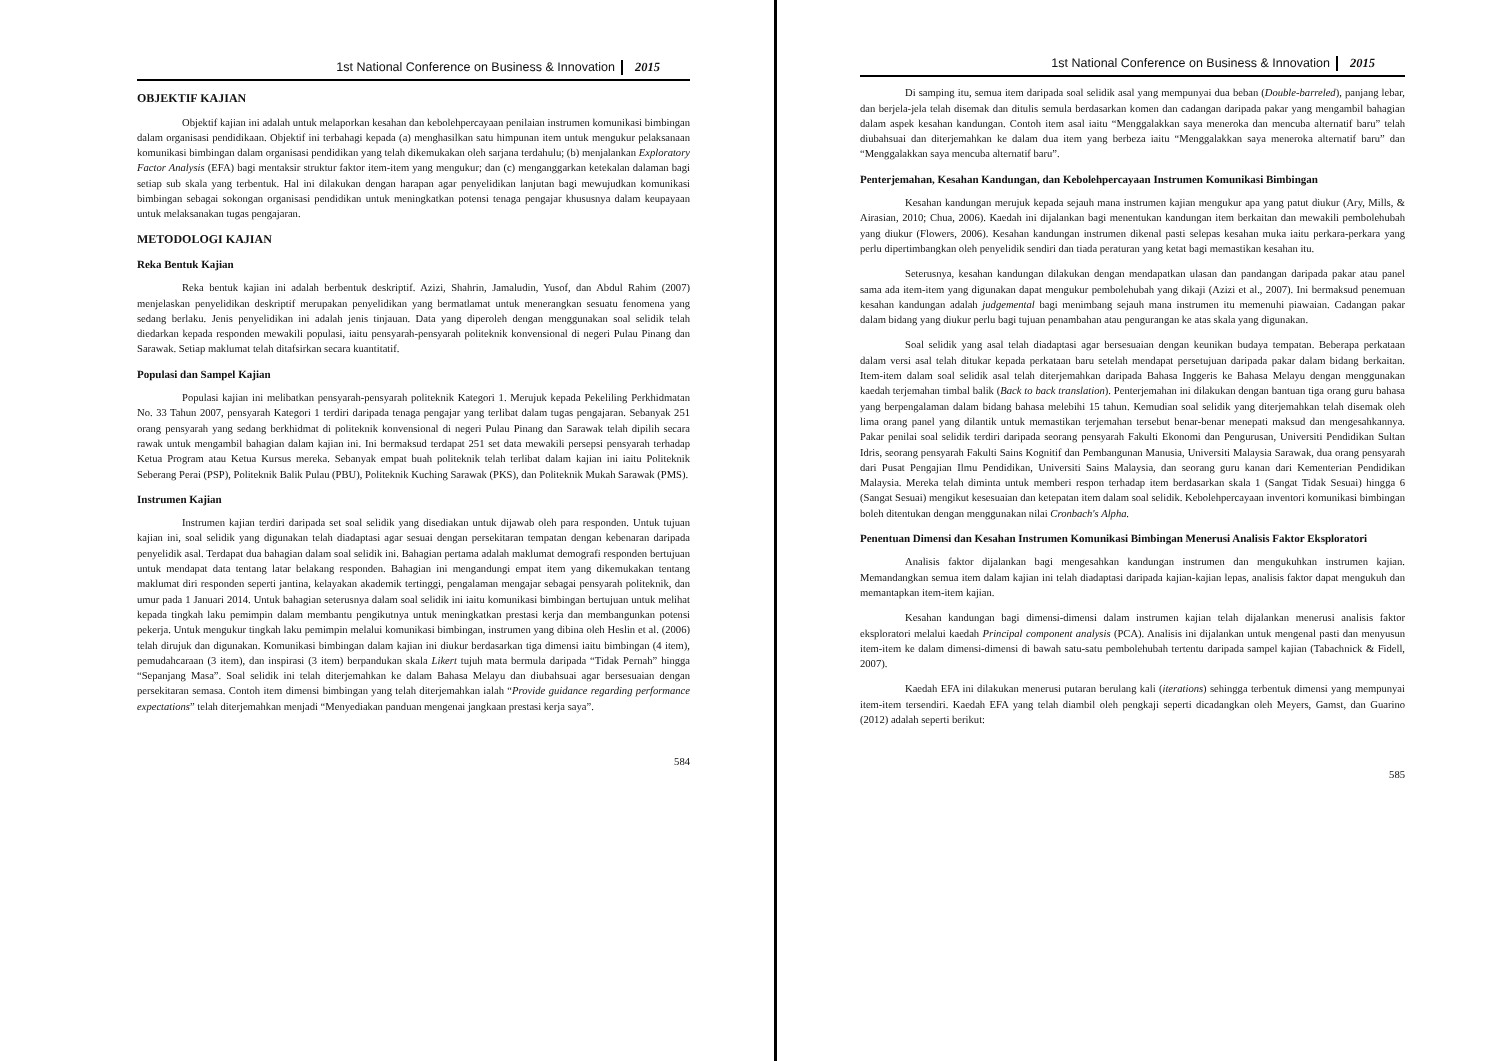1st National Conference on Business & Innovation 2015
OBJEKTIF KAJIAN
Objektif kajian ini adalah untuk melaporkan kesahan dan kebolehpercayaan penilaian instrumen komunikasi bimbingan dalam organisasi pendidikaan. Objektif ini terbahagi kepada (a) menghasilkan satu himpunan item untuk mengukur pelaksanaan komunikasi bimbingan dalam organisasi pendidikan yang telah dikemukakan oleh sarjana terdahulu; (b) menjalankan Exploratory Factor Analysis (EFA) bagi mentaksir struktur faktor item-item yang mengukur; dan (c) menganggarkan ketekalan dalaman bagi setiap sub skala yang terbentuk. Hal ini dilakukan dengan harapan agar penyelidikan lanjutan bagi mewujudkan komunikasi bimbingan sebagai sokongan organisasi pendidikan untuk meningkatkan potensi tenaga pengajar khususnya dalam keupayaan untuk melaksanakan tugas pengajaran.
METODOLOGI KAJIAN
Reka Bentuk Kajian
Reka bentuk kajian ini adalah berbentuk deskriptif. Azizi, Shahrin, Jamaludin, Yusof, dan Abdul Rahim (2007) menjelaskan penyelidikan deskriptif merupakan penyelidikan yang bermatlamat untuk menerangkan sesuatu fenomena yang sedang berlaku. Jenis penyelidikan ini adalah jenis tinjauan. Data yang diperoleh dengan menggunakan soal selidik telah diedarkan kepada responden mewakili populasi, iaitu pensyarah-pensyarah politeknik konvensional di negeri Pulau Pinang dan Sarawak. Setiap maklumat telah ditafsirkan secara kuantitatif.
Populasi dan Sampel Kajian
Populasi kajian ini melibatkan pensyarah-pensyarah politeknik Kategori 1. Merujuk kepada Pekeliling Perkhidmatan No. 33 Tahun 2007, pensyarah Kategori 1 terdiri daripada tenaga pengajar yang terlibat dalam tugas pengajaran. Sebanyak 251 orang pensyarah yang sedang berkhidmat di politeknik konvensional di negeri Pulau Pinang dan Sarawak telah dipilih secara rawak untuk mengambil bahagian dalam kajian ini. Ini bermaksud terdapat 251 set data mewakili persepsi pensyarah terhadap Ketua Program atau Ketua Kursus mereka. Sebanyak empat buah politeknik telah terlibat dalam kajian ini iaitu Politeknik Seberang Perai (PSP), Politeknik Balik Pulau (PBU), Politeknik Kuching Sarawak (PKS), dan Politeknik Mukah Sarawak (PMS).
Instrumen Kajian
Instrumen kajian terdiri daripada set soal selidik yang disediakan untuk dijawab oleh para responden. Untuk tujuan kajian ini, soal selidik yang digunakan telah diadaptasi agar sesuai dengan persekitaran tempatan dengan kebenaran daripada penyelidik asal. Terdapat dua bahagian dalam soal selidik ini. Bahagian pertama adalah maklumat demografi responden bertujuan untuk mendapat data tentang latar belakang responden. Bahagian ini mengandungi empat item yang dikemukakan tentang maklumat diri responden seperti jantina, kelayakan akademik tertinggi, pengalaman mengajar sebagai pensyarah politeknik, dan umur pada 1 Januari 2014. Untuk bahagian seterusnya dalam soal selidik ini iaitu komunikasi bimbingan bertujuan untuk melihat kepada tingkah laku pemimpin dalam membantu pengikutnya untuk meningkatkan prestasi kerja dan membangunkan potensi pekerja. Untuk mengukur tingkah laku pemimpin melalui komunikasi bimbingan, instrumen yang dibina oleh Heslin et al. (2006) telah dirujuk dan digunakan. Komunikasi bimbingan dalam kajian ini diukur berdasarkan tiga dimensi iaitu bimbingan (4 item), pemudahcaraan (3 item), dan inspirasi (3 item) berpandukan skala Likert tujuh mata bermula daripada “Tidak Pernah” hingga “Sepanjang Masa”. Soal selidik ini telah diterjemahkan ke dalam Bahasa Melayu dan diubahsuai agar bersesuaian dengan persekitaran semasa. Contoh item dimensi bimbingan yang telah diterjemahkan ialah “Provide guidance regarding performance expectations” telah diterjemahkan menjadi “Menyediakan panduan mengenai jangkaan prestasi kerja saya”.
584
1st National Conference on Business & Innovation 2015
Di samping itu, semua item daripada soal selidik asal yang mempunyai dua beban (Double-barreled), panjang lebar, dan berjela-jela telah disemak dan ditulis semula berdasarkan komen dan cadangan daripada pakar yang mengambil bahagian dalam aspek kesahan kandungan. Contoh item asal iaitu “Menggalakkan saya meneroka dan mencuba alternatif baru” telah diubahsuai dan diterjemahkan ke dalam dua item yang berbeza iaitu “Menggalakkan saya meneroka alternatif baru” dan “Menggalakkan saya mencuba alternatif baru”.
Penterjemahan, Kesahan Kandungan, dan Kebolehpercayaan Instrumen Komunikasi Bimbingan
Kesahan kandungan merujuk kepada sejauh mana instrumen kajian mengukur apa yang patut diukur (Ary, Mills, & Airasian, 2010; Chua, 2006). Kaedah ini dijalankan bagi menentukan kandungan item berkaitan dan mewakili pembolehubah yang diukur (Flowers, 2006). Kesahan kandungan instrumen dikenal pasti selepas kesahan muka iaitu perkara-perkara yang perlu dipertimbangkan oleh penyelidik sendiri dan tiada peraturan yang ketat bagi memastikan kesahan itu.
Seterusnya, kesahan kandungan dilakukan dengan mendapatkan ulasan dan pandangan daripada pakar atau panel sama ada item-item yang digunakan dapat mengukur pembolehubah yang dikaji (Azizi et al., 2007). Ini bermaksud penemuan kesahan kandungan adalah judgemental bagi menimbang sejauh mana instrumen itu memenuhi piawaian. Cadangan pakar dalam bidang yang diukur perlu bagi tujuan penambahan atau pengurangan ke atas skala yang digunakan.
Soal selidik yang asal telah diadaptasi agar bersesuaian dengan keunikan budaya tempatan. Beberapa perkataan dalam versi asal telah ditukar kepada perkataan baru setelah mendapat persetujuan daripada pakar dalam bidang berkaitan. Item-item dalam soal selidik asal telah diterjemahkan daripada Bahasa Inggeris ke Bahasa Melayu dengan menggunakan kaedah terjemahan timbal balik (Back to back translation). Penterjemahan ini dilakukan dengan bantuan tiga orang guru bahasa yang berpengalaman dalam bidang bahasa melebihi 15 tahun. Kemudian soal selidik yang diterjemahkan telah disemak oleh lima orang panel yang dilantik untuk memastikan terjemahan tersebut benar-benar menepati maksud dan mengesahkannya. Pakar penilai soal selidik terdiri daripada seorang pensyarah Fakulti Ekonomi dan Pengurusan, Universiti Pendidikan Sultan Idris, seorang pensyarah Fakulti Sains Kognitif dan Pembangunan Manusia, Universiti Malaysia Sarawak, dua orang pensyarah dari Pusat Pengajian Ilmu Pendidikan, Universiti Sains Malaysia, dan seorang guru kanan dari Kementerian Pendidikan Malaysia. Mereka telah diminta untuk memberi respon terhadap item berdasarkan skala 1 (Sangat Tidak Sesuai) hingga 6 (Sangat Sesuai) mengikut kesesuaian dan ketepatan item dalam soal selidik. Kebolehpercayaan inventori komunikasi bimbingan boleh ditentukan dengan menggunakan nilai Cronbach's Alpha.
Penentuan Dimensi dan Kesahan Instrumen Komunikasi Bimbingan Menerusi Analisis Faktor Eksploratori
Analisis faktor dijalankan bagi mengesahkan kandungan instrumen dan mengukuhkan instrumen kajian. Memandangkan semua item dalam kajian ini telah diadaptasi daripada kajian-kajian lepas, analisis faktor dapat mengukuh dan memantapkan item-item kajian.
Kesahan kandungan bagi dimensi-dimensi dalam instrumen kajian telah dijalankan menerusi analisis faktor eksploratori melalui kaedah Principal component analysis (PCA). Analisis ini dijalankan untuk mengenal pasti dan menyusun item-item ke dalam dimensi-dimensi di bawah satu-satu pembolehubah tertentu daripada sampel kajian (Tabachnick & Fidell, 2007).
Kaedah EFA ini dilakukan menerusi putaran berulang kali (iterations) sehingga terbentuk dimensi yang mempunyai item-item tersendiri. Kaedah EFA yang telah diambil oleh pengkaji seperti dicadangkan oleh Meyers, Gamst, dan Guarino (2012) adalah seperti berikut:
585